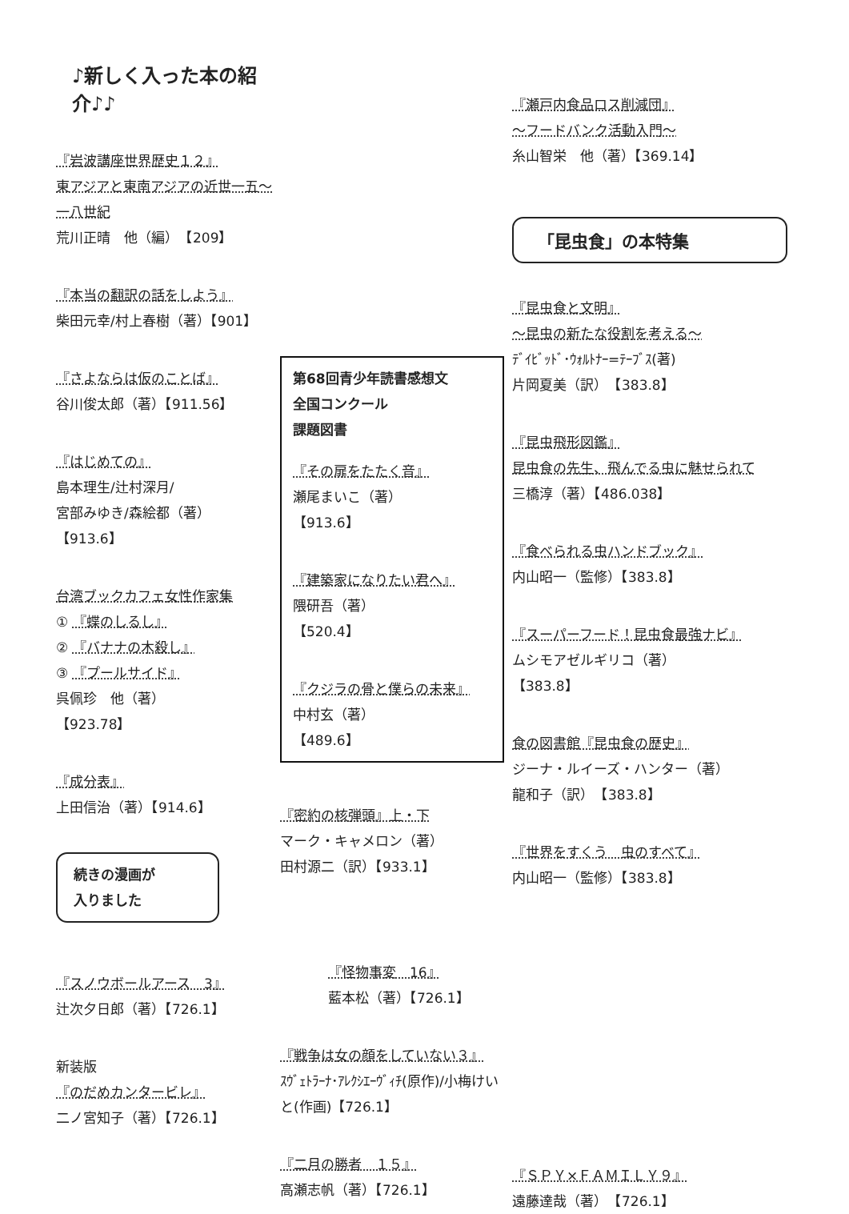♪新しく入った本の紹介♪♪
『岩波講座世界歴史１２』
東アジアと東南アジアの近世一五〜一八世紀
荒川正晴　他（編）　【209】
『本当の翻訳の話をしよう』
柴田元幸/村上春樹（著）【901】
『さよならは仮のことば』
谷川俊太郎（著）【911.56】
『はじめての』
島本理生/辻村深月/
宮部みゆき/森絵都（著）
【913.6】
台湾ブックカフェ女性作家集
① 『蝶のしるし』
② 『バナナの木殺し』
③ 『プールサイド』
呉佩珍　他（著）
【923.78】
『成分表』
上田信治（著）【914.6】
続きの漫画が
入りました
『スノウボールアース　3』
辻次夕日郎（著）【726.1】
新装版
『のだめカンタービレ』
二ノ宮知子（著）【726.1】
第68回青少年読書感想文
全国コンクール
課題図書
『その扉をたたく音』
瀬尾まいこ（著）
【913.6】
『建築家になりたい君へ』
隈研吾（著）
【520.4】
『クジラの骨と僕らの未来』
中村玄（著）
【489.6】
『密約の核弾頭』上・下
マーク・キャメロン（著）
田村源二（訳）【933.1】
『怪物事変　16』
藍本松（著）【726.1】
『戦争は女の顔をしていない３』
ｽｳﾞｪﾄﾗｰﾅ･ｱﾚｸｼｴｰｳﾞｨﾁ(原作)/小梅けいと(作画)【726.1】
『二月の勝者　１５』
高瀬志帆（著）【726.1】
『瀬戸内食品ロス削減団』
〜フードバンク活動入門〜
糸山智栄　他（著）【369.14】
「昆虫食」の本特集
『昆虫食と文明』
〜昆虫の新たな役割を考える〜
ﾃﾞｲﾋﾞｯﾄﾞ･ｳｫﾙﾄﾅｰ=ﾃｰﾌﾞｽ(著)
片岡夏美（訳）　【383.8】
『昆虫飛形図鑑』
昆虫食の先生、飛んでる虫に魅せられて
三橋淳（著）【486.038】
『食べられる虫ハンドブック』
内山昭一（監修）【383.8】
『スーパーフード！昆虫食最強ナビ』
ムシモアゼルギリコ（著）
【383.8】
食の図書館『昆虫食の歴史』
ジーナ・ルイーズ・ハンター（著）
龍和子（訳）　【383.8】
『世界をすくう　虫のすべて』
内山昭一（監修）【383.8】
『ＳＰＹ×ＦＡＭＩＬＹ９』
遠藤達哉（著）　【726.1】